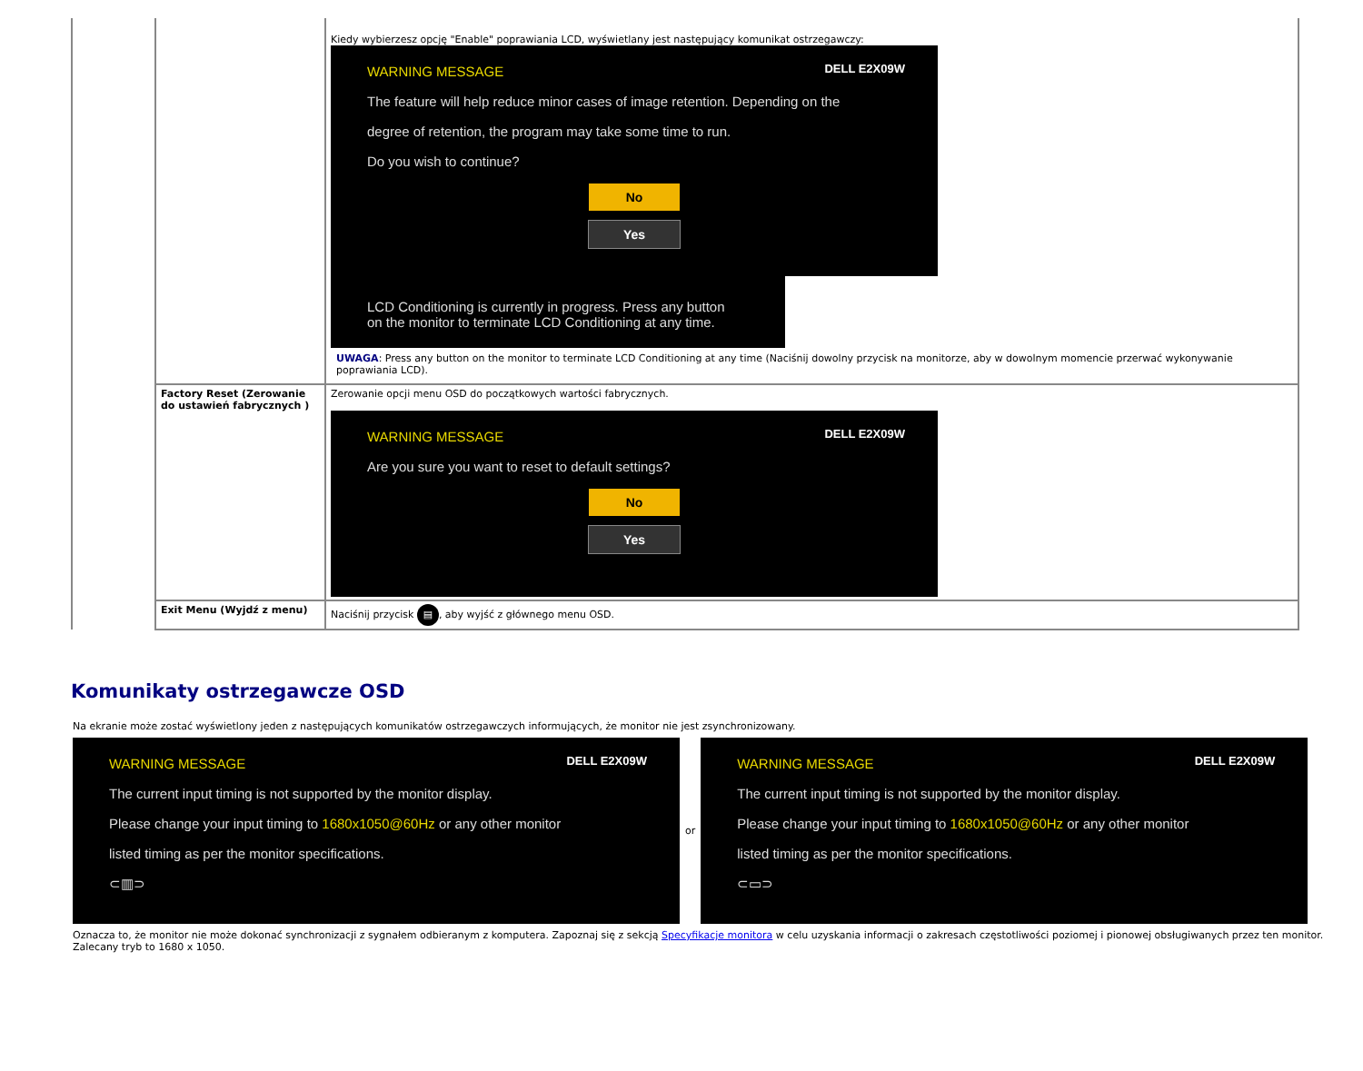| | | Kiedy wybierzesz opcję "Enable" poprawiania LCD, wyświetlany jest następujący komunikat ostrzegawczy: DELL E2X09W WARNING MESSAGE The feature will help reduce minor cases of image retention. Depending on the degree of retention, the program may take some time to run. Do you wish to continue? No Yes LCD Conditioning is currently in progress. Press any button on the monitor to terminate LCD Conditioning at any time. UWAGA : Press any button on the monitor to terminate LCD Conditioning at any time (Naciśnij dowolny przycisk na monitorze, aby w dowolnym momencie przerwać wykonywanie poprawiania LCD). |
| | Factory Reset (Zerowanie do ustawień fabrycznych ) | Zerowanie opcji menu OSD do początkowych wartości fabrycznych. DELL E2X09W WARNING MESSAGE Are you sure you want to reset to default settings? No Yes |
| | Exit Menu (Wyjdź z menu) | Naciśnij przycisk ▤ , aby wyjść z głównego menu OSD. |
Komunikaty ostrzegawcze OSD
Na ekranie może zostać wyświetlony jeden z następujących komunikatów ostrzegawczych informujących, że monitor nie jest zsynchronizowany.
DELL E2X09W
WARNING MESSAGE
The current input timing is not supported by the monitor display.
Please change your input timing to 1680x1050@60Hz or any other monitor
listed timing as per the monitor specifications.
⊂▥⊃
or
DELL E2X09W
WARNING MESSAGE
The current input timing is not supported by the monitor display.
Please change your input timing to 1680x1050@60Hz or any other monitor
listed timing as per the monitor specifications.
⊂▭⊃
Oznacza to, że monitor nie może dokonać synchronizacji z sygnałem odbieranym z komputera. Zapoznaj się z sekcją Specyfikacje monitora w celu uzyskania informacji o zakresach częstotliwości poziomej i pionowej obsługiwanych przez ten monitor. Zalecany tryb to 1680 x 1050.